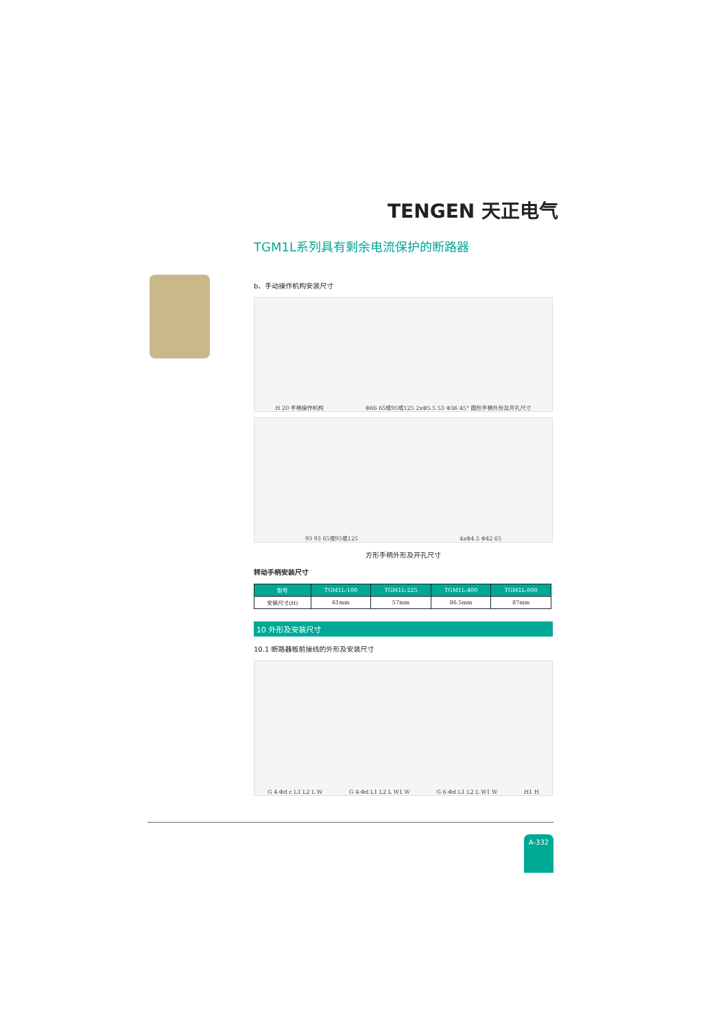TENGEN 天正电气
TGM1L系列具有剩余电流保护的断路器
b、手动操作机构安装尺寸
H 20 手柄操作机构 Φ66 65或95或125 2xΦ5.5 53 Φ36 45° 圆形手柄外形及开孔尺寸
93 93 65或95或125 4xΦ4.5 Φ42 65
方形手柄外形及开孔尺寸
转动手柄安装尺寸
| 型号 | TGM1L-100 | TGM1L-225 | TGM1L-400 | TGM1L-800 |
| --- | --- | --- | --- | --- |
| 安装尺寸(H) | 61mm | 57mm | 86.5mm | 87mm |
10 外形及安装尺寸
10.1 断路器板前接线的外形及安装尺寸
G 4-Φd c L1 L2 L W G 4-Φd L1 L2 L W1 W G 6-Φd L1 L2 L W1 W H1 H
A-332